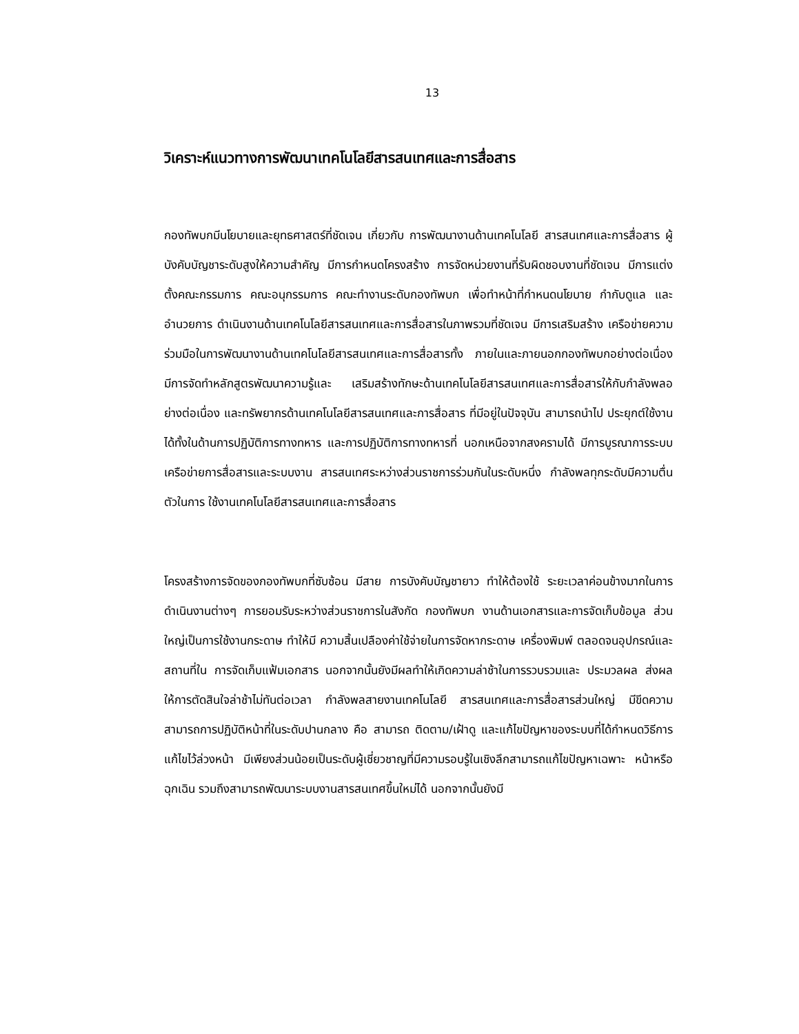13
วิเคราะห์แนวทางการพัฒนาเทคโนโลยีสารสนเทศและการสื่อสาร
กองทัพบกมีนโยบายและยุทธศาสตร์ที่ชัดเจน เกี่ยวกับ การพัฒนางานด้านเทคโนโลยี สารสนเทศและการสื่อสาร ผู้บังคับบัญชาระดับสูงให้ความสำคัญ มีการกำหนดโครงสร้าง การจัดหน่วยงานที่รับผิดชอบงานที่ชัดเจน มีการแต่งตั้งคณะกรรมการ คณะอนุกรรมการ คณะทำงานระดับกองทัพบก เพื่อทำหน้าที่กำหนดนโยบาย กำกับดูแล และอำนวยการ ดำเนินงานด้านเทคโนโลยีสารสนเทศและการสื่อสารในภาพรวมที่ชัดเจน มีการเสริมสร้าง เครือข่ายความร่วมมือในการพัฒนางานด้านเทคโนโลยีสารสนเทศและการสื่อสารทั้ง ภายในและภายนอกกองทัพบกอย่างต่อเนื่อง มีการจัดทำหลักสูตรพัฒนาความรู้และ เสริมสร้างทักษะด้านเทคโนโลยีสารสนเทศและการสื่อสารให้กับกำลังพลอย่างต่อเนื่อง และทรัพยากรด้านเทคโนโลยีสารสนเทศและการสื่อสาร ที่มีอยู่ในปัจจุบัน สามารถนำไป ประยุกต์ใช้งานได้ทั้งในด้านการปฏิบัติการทางทหาร และการปฏิบัติการทางทหารที่ นอกเหนือจากสงครามได้ มีการบูรณาการระบบเครือข่ายการสื่อสารและระบบงาน สารสนเทศระหว่างส่วนราชการร่วมกันในระดับหนึ่ง กำลังพลทุกระดับมีความตื่นตัวในการ ใช้งานเทคโนโลยีสารสนเทศและการสื่อสาร
โครงสร้างการจัดของกองทัพบกที่ซับซ้อน มีสาย การบังคับบัญชายาว ทำให้ต้องใช้ ระยะเวลาค่อนข้างมากในการดำเนินงานต่างๆ การยอมรับระหว่างส่วนราชการในสังกัด กองทัพบก งานด้านเอกสารและการจัดเก็บข้อมูล ส่วนใหญ่เป็นการใช้งานกระดาษ ทำให้มี ความสิ้นเปลืองค่าใช้จ่ายในการจัดหากระดาษ เครื่องพิมพ์ ตลอดจนอุปกรณ์และสถานที่ใน การจัดเก็บแฟ้มเอกสาร นอกจากนั้นยังมีผลทำให้เกิดความล่าช้าในการรวบรวมและ ประมวลผล ส่งผลให้การตัดสินใจล่าช้าไม่ทันต่อเวลา กำลังพลสายงานเทคโนโลยี สารสนเทศและการสื่อสารส่วนใหญ่ มีขีดความสามารถการปฏิบัติหน้าที่ในระดับปานกลาง คือ สามารถ ติดตาม/เฝ้าดู และแก้ไขปัญหาของระบบที่ได้กำหนดวิธีการแก้ไขไว้ล่วงหน้า มีเพียงส่วนน้อยเป็นระดับผู้เชี่ยวชาญที่มีความรอบรู้ในเชิงลึกสามารถแก้ไขปัญหาเฉพาะ หน้าหรือฉุกเฉิน รวมถึงสามารถพัฒนาระบบงานสารสนเทศขึ้นใหม่ได้ นอกจากนั้นยังมี